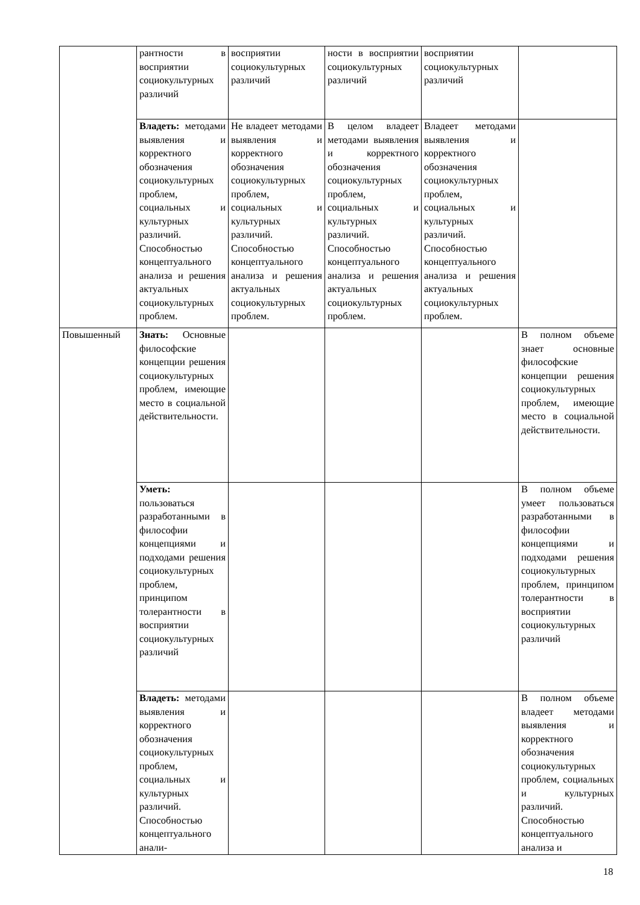| | рантности в восприятии социокультурных различий | восприятии социокультурных различий | ности в восприятии социокультурных различий | восприятии социокультурных различий | |
| | Владеть: методами выявления и корректного обозначения социокультурных проблем, социальных и культурных различий. Способностью концептуального анализа и решения актуальных социокультурных проблем. | Не владеет методами выявления и корректного обозначения социокультурных проблем, социальных и культурных различий. Способностью концептуального анализа и решения актуальных социокультурных проблем. | В целом владеет методами выявления и корректного обозначения социокультурных проблем, социальных и культурных различий. Способностью концептуального анализа и решения актуальных социокультурных проблем. | Владеет методами выявления и корректного обозначения социокультурных проблем, социальных и культурных различий. Способностью концептуального анализа и решения актуальных социокультурных проблем. | |
| Повышенный | Знать: Основные философские концепции решения социокультурных проблем, имеющие место в социальной действительности. | | | | В полном объеме знает основные философские концепции решения социокультурных проблем, имеющие место в социальной действительности. |
| | Уметь: пользоваться разработанными в философии концепциями и подходами решения социокультурных проблем, принципом толерантности в восприятии социокультурных различий | | | | В полном объеме умеет пользоваться разработанными в философии концепциями и подходами решения социокультурных проблем, принципом толерантности в восприятии социокультурных различий |
| | Владеть: методами выявления и корректного обозначения социокультурных проблем, социальных и культурных различий. Способностью концептуального анали- | | | | В полном объеме владеет методами выявления и корректного обозначения социокультурных проблем, социальных и культурных различий. Способностью концептуального анализа и |
18